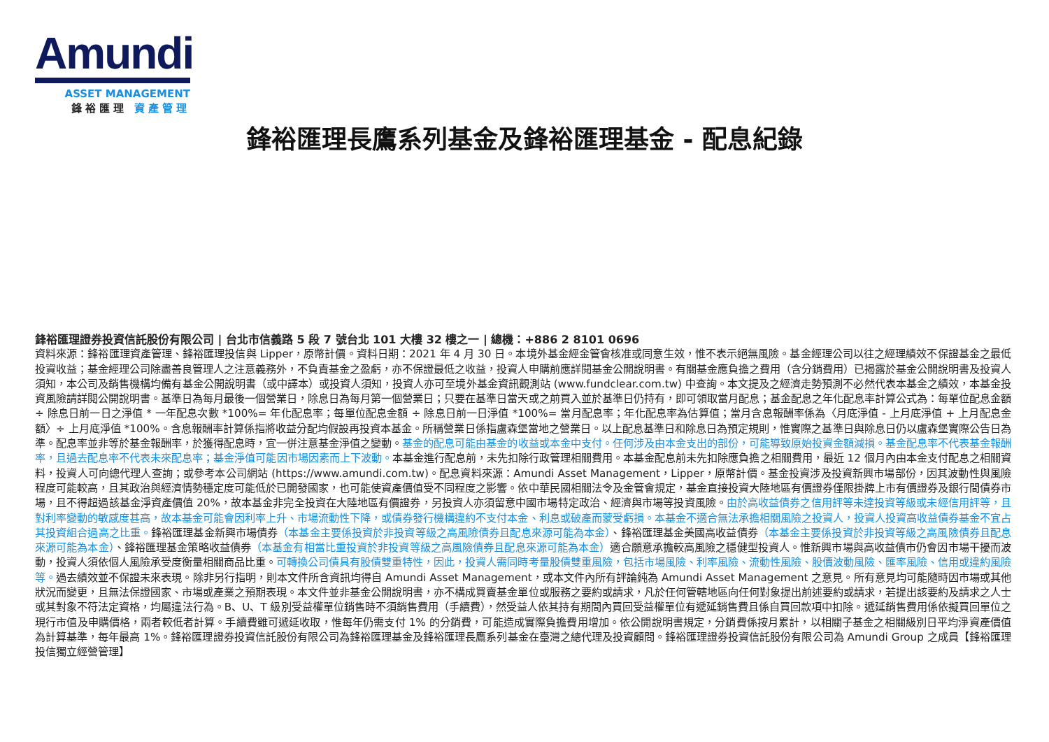Amundi
ASSET MANAGEMENT
鋒裕匯理 資產管理
鋒裕匯理長鷹系列基金及鋒裕匯理基金 - 配息紀錄
鋒裕匯理證券投資信託股份有限公司 | 台北市信義路 5 段 7 號台北 101 大樓 32 樓之一 | 總機：+886 2 8101 0696
資料來源：鋒裕匯理資產管理、鋒裕匯理投信與 Lipper，原幣計價。資料日期：2021 年 4 月 30 日。本境外基金經金管會核准或同意生效，惟不表示絕無風險。基金經理公司以往之經理績效不保證基金之最低投資收益；基金經理公司除盡善良管理人之注意義務外，不負責基金之盈虧，亦不保證最低之收益，投資人申購前應詳閱基金公開說明書。有關基金應負擔之費用（含分銷費用）已揭露於基金公開說明書及投資人須知，本公司及銷售機構均備有基金公開說明書（或中譯本）或投資人須知，投資人亦可至境外基金資訊觀測站 (www.fundclear.com.tw) 中查詢。本文提及之經濟走勢預測不必然代表本基金之績效，本基金投資風險請詳閱公開說明書。基準日為每月最後一個營業日，除息日為每月第一個營業日；只要在基準日當天或之前買入並於基準日仍持有，即可領取當月配息；基金配息之年化配息率計算公式為：每單位配息金額 ÷ 除息日前一日之淨值 * 一年配息次數 *100%= 年化配息率；每單位配息金額 ÷ 除息日前一日淨值 *100%= 當月配息率；年化配息率為估算值；當月含息報酬率係為〈月底淨值 - 上月底淨值 + 上月配息金額〉÷ 上月底淨值 *100%。含息報酬率計算係指將收益分配均假設再投資本基金。所稱營業日係指盧森堡當地之營業日。以上配息基準日和除息日為預定規則，惟實際之基準日與除息日仍以盧森堡實際公告日為準。配息率並非等於基金報酬率，於獲得配息時，宜一併注意基金淨值之變動。基金的配息可能由基金的收益或本金中支付。任何涉及由本金支出的部份，可能導致原始投資金額減損。基金配息率不代表基金報酬率，且過去配息率不代表未來配息率；基金淨值可能因市場因素而上下波動。本基金進行配息前，未先扣除行政管理相關費用。本基金配息前未先扣除應負擔之相關費用，最近 12 個月內由本金支付配息之相關資料，投資人可向總代理人查詢；或參考本公司網站 (https://www.amundi.com.tw)。配息資料來源：Amundi Asset Management，Lipper，原幣計價。基金投資涉及投資新興市場部份，因其波動性與風險程度可能較高，且其政治與經濟情勢穩定度可能低於已開發國家，也可能使資產價值受不同程度之影響。依中華民國相關法令及金管會規定，基金直接投資大陸地區有價證券僅限掛牌上市有價證券及銀行間債券市場，且不得超過該基金淨資產價值 20%，故本基金非完全投資在大陸地區有價證券，另投資人亦須留意中國市場特定政治、經濟與市場等投資風險。由於高收益債券之信用評等未達投資等級或未經信用評等，且對利率變動的敏感度甚高，故本基金可能會因利率上升、市場流動性下降，或債券發行機構違約不支付本金、利息或破產而蒙受虧損。本基金不適合無法承擔相關風險之投資人，投資人投資高收益債券基金不宜占其投資組合過高之比重。鋒裕匯理基金新興市場債券（本基金主要係投資於非投資等級之高風險債券且配息來源可能為本金）、鋒裕匯理基金美國高收益債券（本基金主要係投資於非投資等級之高風險債券且配息來源可能為本金）、鋒裕匯理基金策略收益債券（本基金有相當比重投資於非投資等級之高風險債券且配息來源可能為本金）適合願意承擔較高風險之穩健型投資人。惟新興市場與高收益債市仍會因市場干擾而波動，投資人須依個人風險承受度衡量相關商品比重。可轉換公司債具有股債雙重特性，因此，投資人需同時考量股債雙重風險，包括市場風險、利率風險、流動性風險、股價波動風險、匯率風險、信用或違約風險等。過去績效並不保證未來表現。除非另行指明，則本文件所含資訊均得自 Amundi Asset Management，或本文件內所有評論純為 Amundi Asset Management 之意見。所有意見均可能隨時因市場或其他狀況而變更，且無法保證國家、市場或產業之預期表現。本文件並非基金公開說明書，亦不構成買賣基金單位或服務之要約或請求，凡於任何管轄地區向任何對象提出前述要約或請求，若提出該要約及請求之人士或其對象不符法定資格，均屬違法行為。B、U、T 級別受益權單位銷售時不須銷售費用（手續費），然受益人依其持有期間內買回受益權單位有遞延銷售費且係自買回款項中扣除。遞延銷售費用係依擬買回單位之現行市值及申購價格，兩者較低者計算。手續費雖可遞延收取，惟每年仍需支付 1% 的分銷費，可能造成實際負擔費用增加。依公開說明書規定，分銷費係按月累計，以相關子基金之相關級別日平均淨資產價值為計算基準，每年最高 1%。鋒裕匯理證券投資信託股份有限公司為鋒裕匯理基金及鋒裕匯理長鷹系列基金在臺灣之總代理及投資顧問。鋒裕匯理證券投資信託股份有限公司為 Amundi Group 之成員【鋒裕匯理投信獨立經營管理】